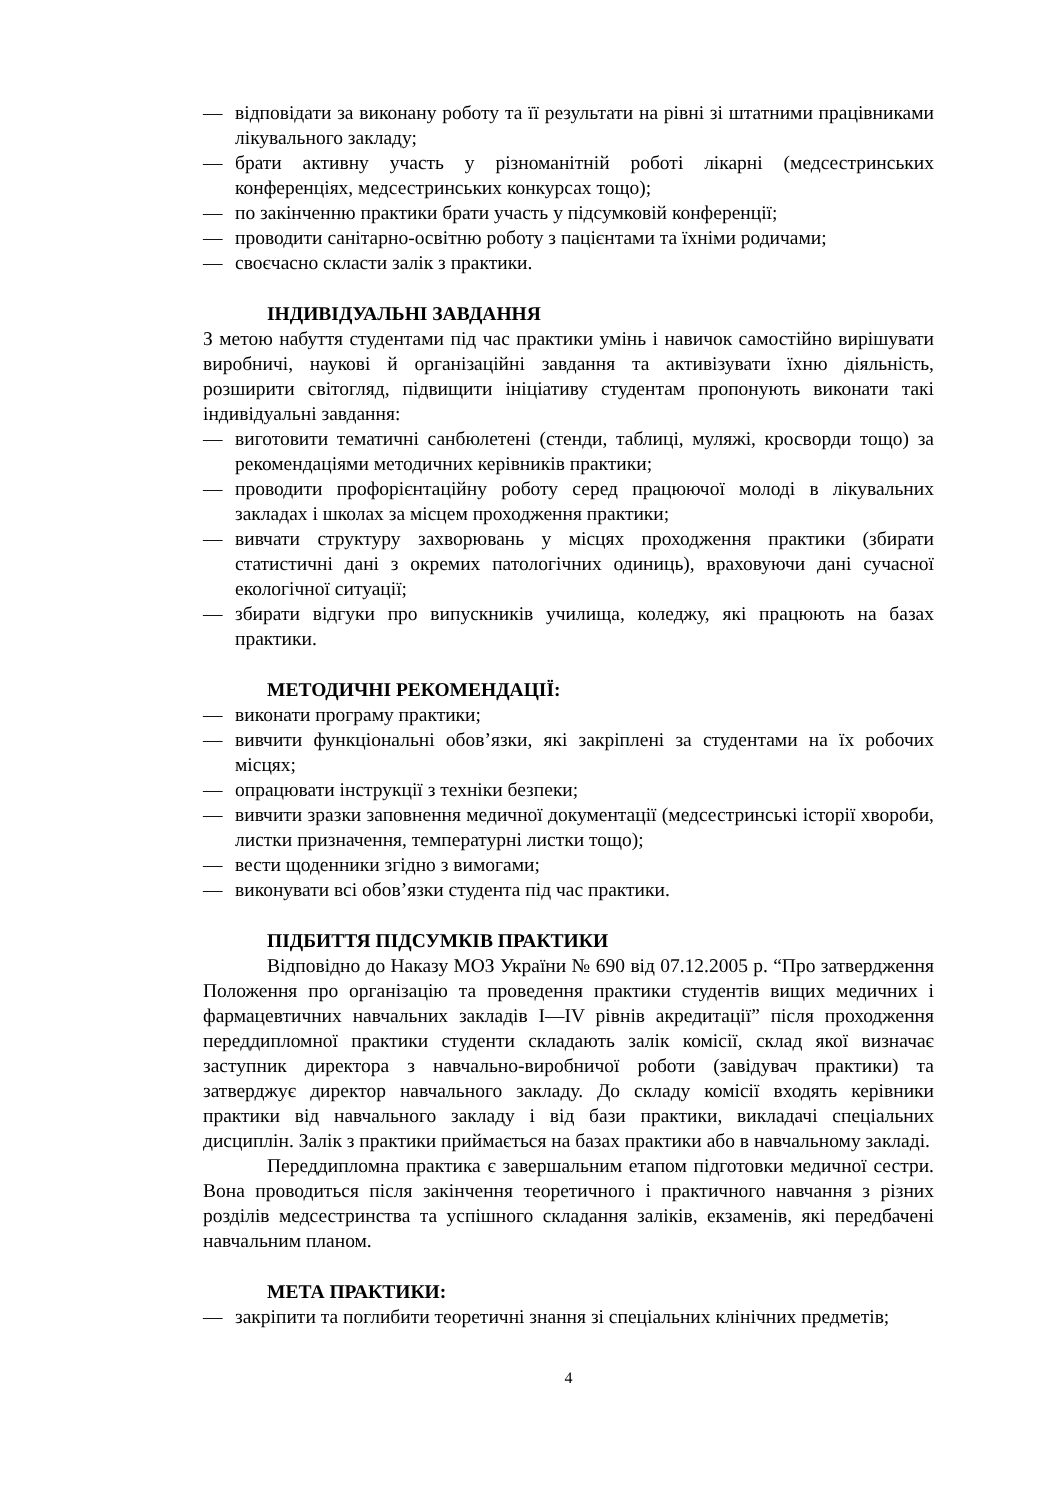— відповідати за виконану роботу та її результати на рівні зі штатними працівниками лікувального закладу;
— брати активну участь у різноманітній роботі лікарні (медсестринських конференціях, медсестринських конкурсах тощо);
— по закінченню практики брати участь у підсумковій конференції;
— проводити санітарно-освітню роботу з пацієнтами та їхніми родичами;
— своєчасно скласти залік з практики.
ІНДИВІДУАЛЬНІ ЗАВДАННЯ
З метою набуття студентами під час практики умінь і навичок самостійно вирішувати виробничі, наукові й організаційні завдання та активізувати їхню діяльність, розширити світогляд, підвищити ініціативу студентам пропонують виконати такі індивідуальні завдання:
— виготовити тематичні санбюлетені (стенди, таблиці, муляжі, кросворди тощо) за рекомендаціями методичних керівників практики;
— проводити профорієнтаційну роботу серед працюючої молоді в лікувальних закладах і школах за місцем проходження практики;
— вивчати структуру захворювань у місцях проходження практики (збирати статистичні дані з окремих патологічних одиниць), враховуючи дані сучасної екологічної ситуації;
— збирати відгуки про випускників училища, коледжу, які працюють на базах практики.
МЕТОДИЧНІ РЕКОМЕНДАЦІЇ:
— виконати програму практики;
— вивчити функціональні обов’язки, які закріплені за студентами на їх робочих місцях;
— опрацювати інструкції з техніки безпеки;
— вивчити зразки заповнення медичної документації (медсестринські історії хвороби, листки призначення, температурні листки тощо);
— вести щоденники згідно з вимогами;
— виконувати всі обов’язки студента під час практики.
ПІДБИТТЯ ПІДСУМКІВ ПРАКТИКИ
Відповідно до Наказу МОЗ України № 690 від 07.12.2005 р. “Про затвердження Положення про організацію та проведення практики студентів вищих медичних і фармацевтичних навчальних закладів I—IV рівнів акредитації” після проходження переддипломної практики студенти складають залік комісії, склад якої визначає заступник директора з навчально-виробничої роботи (завідувач практики) та затверджує директор навчального закладу. До складу комісії входять керівники практики від навчального закладу і від бази практики, викладачі спеціальних дисциплін. Залік з практики приймається на базах практики або в навчальному закладі.
Переддипломна практика є завершальним етапом підготовки медичної сестри. Вона проводиться після закінчення теоретичного і практичного навчання з різних розділів медсестринства та успішного складання заліків, екзаменів, які передбачені навчальним планом.
МЕТА ПРАКТИКИ:
— закріпити та поглибити теоретичні знання зі спеціальних клінічних предметів;
4